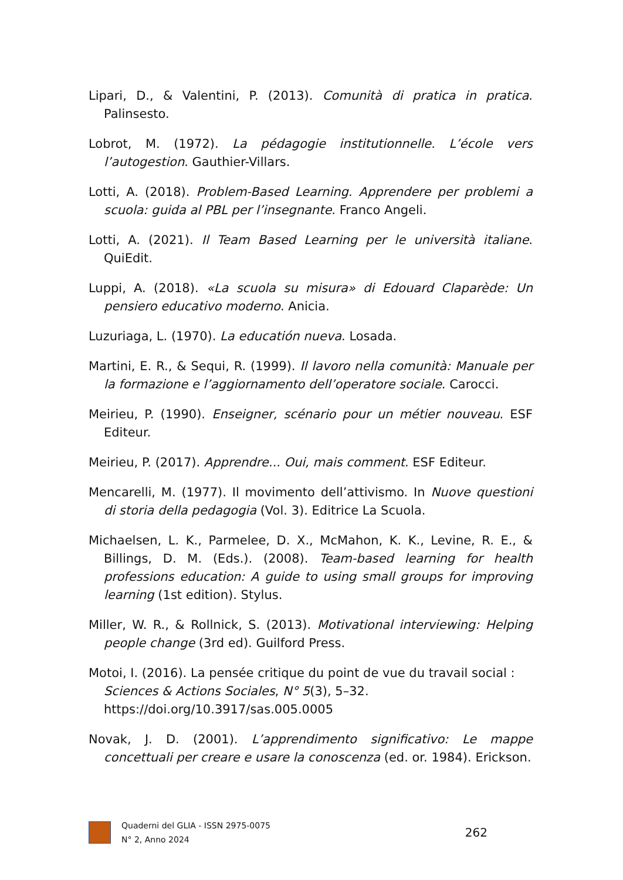Lipari, D., & Valentini, P. (2013). Comunità di pratica in pratica. Palinsesto.
Lobrot, M. (1972). La pédagogie institutionnelle. L’école vers l’autogestion. Gauthier-Villars.
Lotti, A. (2018). Problem-Based Learning. Apprendere per problemi a scuola: guida al PBL per l’insegnante. Franco Angeli.
Lotti, A. (2021). Il Team Based Learning per le università italiane. QuiEdit.
Luppi, A. (2018). «La scuola su misura» di Edouard Claparède: Un pensiero educativo moderno. Anicia.
Luzuriaga, L. (1970). La educatión nueva. Losada.
Martini, E. R., & Sequi, R. (1999). Il lavoro nella comunità: Manuale per la formazione e l’aggiornamento dell’operatore sociale. Carocci.
Meirieu, P. (1990). Enseigner, scénario pour un métier nouveau. ESF Editeur.
Meirieu, P. (2017). Apprendre... Oui, mais comment. ESF Editeur.
Mencarelli, M. (1977). Il movimento dell’attivismo. In Nuove questioni di storia della pedagogia (Vol. 3). Editrice La Scuola.
Michaelsen, L. K., Parmelee, D. X., McMahon, K. K., Levine, R. E., & Billings, D. M. (Eds.). (2008). Team-based learning for health professions education: A guide to using small groups for improving learning (1st edition). Stylus.
Miller, W. R., & Rollnick, S. (2013). Motivational interviewing: Helping people change (3rd ed). Guilford Press.
Motoi, I. (2016). La pensée critique du point de vue du travail social : Sciences & Actions Sociales, N° 5(3), 5–32. https://doi.org/10.3917/sas.005.0005
Novak, J. D. (2001). L’apprendimento significativo: Le mappe concettuali per creare e usare la conoscenza (ed. or. 1984). Erickson.
Quaderni del GLIA - ISSN 2975-0075
N° 2, Anno 2024
262